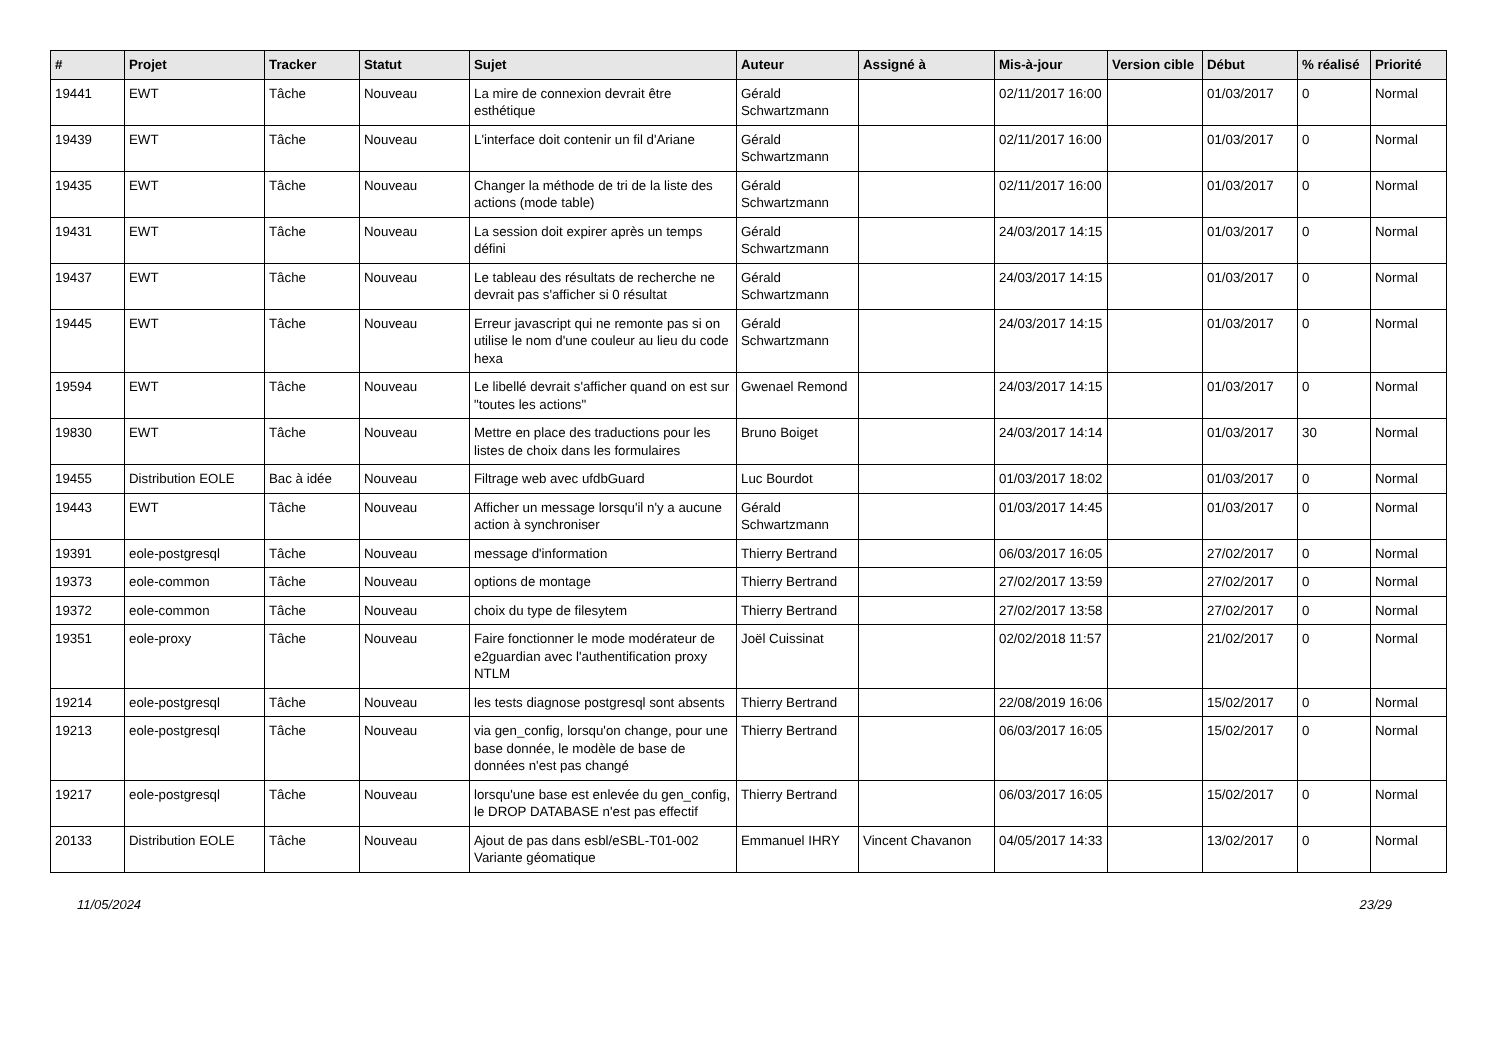| # | Projet | Tracker | Statut | Sujet | Auteur | Assigné à | Mis-à-jour | Version cible | Début | % réalisé | Priorité |
| --- | --- | --- | --- | --- | --- | --- | --- | --- | --- | --- | --- |
| 19441 | EWT | Tâche | Nouveau | La mire de connexion devrait être esthétique | Gérald Schwartzmann | | 02/11/2017 16:00 | | 01/03/2017 | 0 | Normal |
| 19439 | EWT | Tâche | Nouveau | L'interface doit contenir un fil d'Ariane | Gérald Schwartzmann | | 02/11/2017 16:00 | | 01/03/2017 | 0 | Normal |
| 19435 | EWT | Tâche | Nouveau | Changer la méthode de tri de la liste des actions (mode table) | Gérald Schwartzmann | | 02/11/2017 16:00 | | 01/03/2017 | 0 | Normal |
| 19431 | EWT | Tâche | Nouveau | La session doit expirer après un temps défini | Gérald Schwartzmann | | 24/03/2017 14:15 | | 01/03/2017 | 0 | Normal |
| 19437 | EWT | Tâche | Nouveau | Le tableau des résultats de recherche ne devrait pas s'afficher si 0 résultat | Gérald Schwartzmann | | 24/03/2017 14:15 | | 01/03/2017 | 0 | Normal |
| 19445 | EWT | Tâche | Nouveau | Erreur javascript qui ne remonte pas si on utilise le nom d'une couleur au lieu du code hexa | Gérald Schwartzmann | | 24/03/2017 14:15 | | 01/03/2017 | 0 | Normal |
| 19594 | EWT | Tâche | Nouveau | Le libellé devrait s'afficher quand on est sur "toutes les actions" | Gwenael Remond | | 24/03/2017 14:15 | | 01/03/2017 | 0 | Normal |
| 19830 | EWT | Tâche | Nouveau | Mettre en place des traductions pour les listes de choix dans les formulaires | Bruno Boiget | | 24/03/2017 14:14 | | 01/03/2017 | 30 | Normal |
| 19455 | Distribution EOLE | Bac à idée | Nouveau | Filtrage web avec ufdbGuard | Luc Bourdot | | 01/03/2017 18:02 | | 01/03/2017 | 0 | Normal |
| 19443 | EWT | Tâche | Nouveau | Afficher un message lorsqu'il n'y a aucune action à synchroniser | Gérald Schwartzmann | | 01/03/2017 14:45 | | 01/03/2017 | 0 | Normal |
| 19391 | eole-postgresql | Tâche | Nouveau | message d'information | Thierry Bertrand | | 06/03/2017 16:05 | | 27/02/2017 | 0 | Normal |
| 19373 | eole-common | Tâche | Nouveau | options de montage | Thierry Bertrand | | 27/02/2017 13:59 | | 27/02/2017 | 0 | Normal |
| 19372 | eole-common | Tâche | Nouveau | choix du type de filesytem | Thierry Bertrand | | 27/02/2017 13:58 | | 27/02/2017 | 0 | Normal |
| 19351 | eole-proxy | Tâche | Nouveau | Faire fonctionner le mode modérateur de e2guardian avec l'authentification proxy NTLM | Joël Cuissinat | | 02/02/2018 11:57 | | 21/02/2017 | 0 | Normal |
| 19214 | eole-postgresql | Tâche | Nouveau | les tests diagnose postgresql sont absents | Thierry Bertrand | | 22/08/2019 16:06 | | 15/02/2017 | 0 | Normal |
| 19213 | eole-postgresql | Tâche | Nouveau | via gen_config, lorsqu'on change, pour une base donnée, le modèle de base de données n'est pas changé | Thierry Bertrand | | 06/03/2017 16:05 | | 15/02/2017 | 0 | Normal |
| 19217 | eole-postgresql | Tâche | Nouveau | lorsqu'une base est enlevée du gen_config, le DROP DATABASE n'est pas effectif | Thierry Bertrand | | 06/03/2017 16:05 | | 15/02/2017 | 0 | Normal |
| 20133 | Distribution EOLE | Tâche | Nouveau | Ajout de pas dans esbl/eSBL-T01-002 Variante géomatique | Emmanuel IHRY | Vincent Chavanon | 04/05/2017 14:33 | | 13/02/2017 | 0 | Normal |
11/05/2024 23/29